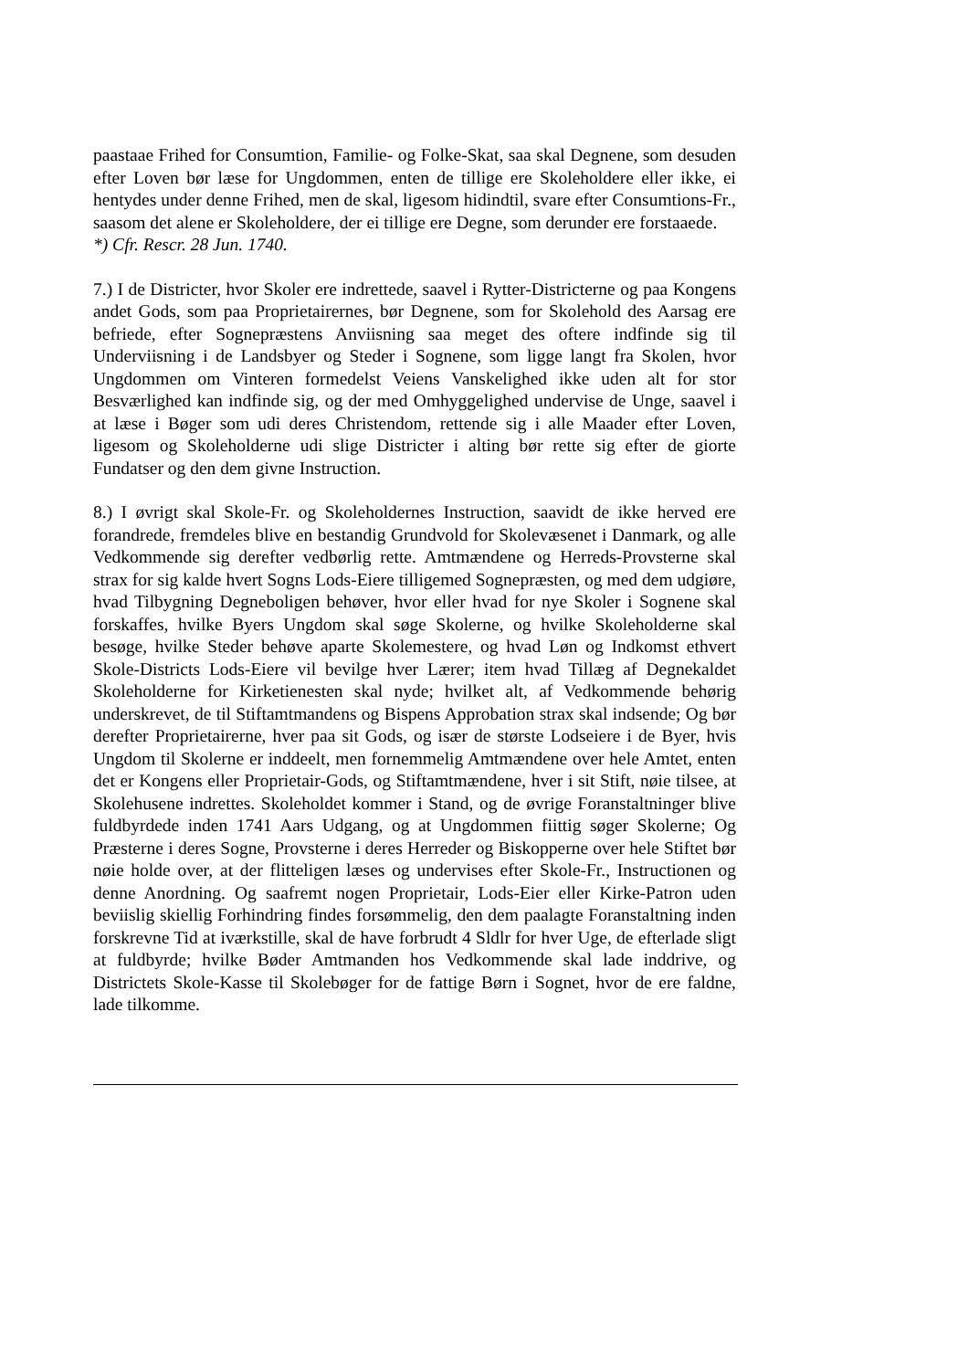paastaae Frihed for Consumtion, Familie- og Folke-Skat, saa skal Degnene, som desuden efter Loven bør læse for Ungdommen, enten de tillige ere Skoleholdere eller ikke, ei hentydes under denne Frihed, men de skal, ligesom hidindtil, svare efter Consumtions-Fr., saasom det alene er Skoleholdere, der ei tillige ere Degne, som derunder ere forstaaede.
*) Cfr. Rescr. 28 Jun. 1740.
7.) I de Districter, hvor Skoler ere indrettede, saavel i Rytter-Districterne og paa Kongens andet Gods, som paa Proprietairernes, bør Degnene, som for Skolehold des Aarsag ere befriede, efter Sognepræstens Anviisning saa meget des oftere indfinde sig til Underviisning i de Landsbyer og Steder i Sognene, som ligge langt fra Skolen, hvor Ungdommen om Vinteren formedelst Veiens Vanskelighed ikke uden alt for stor Besværlighed kan indfinde sig, og der med Omhyggelighed undervise de Unge, saavel i at læse i Bøger som udi deres Christendom, rettende sig i alle Maader efter Loven, ligesom og Skoleholderne udi slige Districter i alting bør rette sig efter de giorte Fundatser og den dem givne Instruction.
8.) I øvrigt skal Skole-Fr. og Skoleholdernes Instruction, saavidt de ikke herved ere forandrede, fremdeles blive en bestandig Grundvold for Skolevæsenet i Danmark, og alle Vedkommende sig derefter vedbørlig rette. Amtmændene og Herreds-Provsterne skal strax for sig kalde hvert Sogns Lods-Eiere tilligemed Sognepræsten, og med dem udgiøre, hvad Tilbygning Degneboligen behøver, hvor eller hvad for nye Skoler i Sognene skal forskaffes, hvilke Byers Ungdom skal søge Skolerne, og hvilke Skoleholderne skal besøge, hvilke Steder behøve aparte Skolemestere, og hvad Løn og Indkomst ethvert Skole-Districts Lods-Eiere vil bevilge hver Lærer; item hvad Tillæg af Degnekaldet Skoleholderne for Kirketienesten skal nyde; hvilket alt, af Vedkommende behørig underskrevet, de til Stiftamtmandens og Bispens Approbation strax skal indsende; Og bør derefter Proprietairerne, hver paa sit Gods, og især de største Lodseiere i de Byer, hvis Ungdom til Skolerne er inddeelt, men fornemmelig Amtmændene over hele Amtet, enten det er Kongens eller Proprietair-Gods, og Stiftamtmændene, hver i sit Stift, nøie tilsee, at Skolehusene indrettes. Skoleholdet kommer i Stand, og de øvrige Foranstaltninger blive fuldbyrdede inden 1741 Aars Udgang, og at Ungdommen fiittig søger Skolerne; Og Præsterne i deres Sogne, Provsterne i deres Herreder og Biskopperne over hele Stiftet bør nøie holde over, at der flitteligen læses og undervises efter Skole-Fr., Instructionen og denne Anordning. Og saafremt nogen Proprietair, Lods-Eier eller Kirke-Patron uden beviislig skiellig Forhindring findes forsømmelig, den dem paalagte Foranstaltning inden forskrevne Tid at iværkstille, skal de have forbrudt 4 Sldlr for hver Uge, de efterlade sligt at fuldbyrde; hvilke Bøder Amtmanden hos Vedkommende skal lade inddrive, og Districtets Skole-Kasse til Skolebøger for de fattige Børn i Sognet, hvor de ere faldne, lade tilkomme.